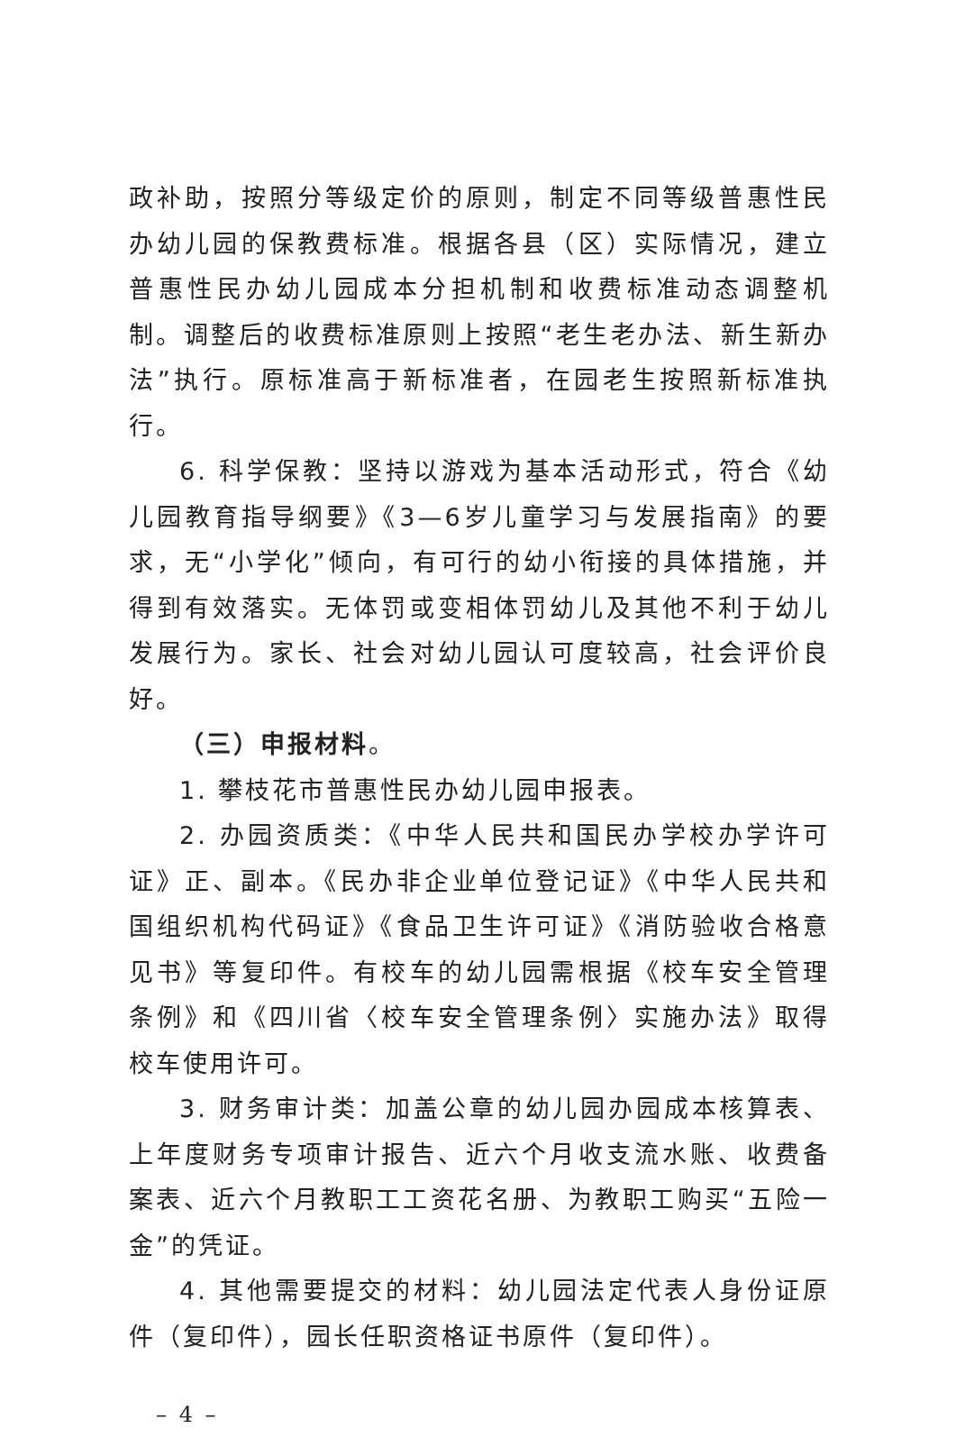政补助，按照分等级定价的原则，制定不同等级普惠性民办幼儿园的保教费标准。根据各县（区）实际情况，建立普惠性民办幼儿园成本分担机制和收费标准动态调整机制。调整后的收费标准原则上按照“老生老办法、新生新办法”执行。原标准高于新标准者，在园老生按照新标准执行。
6. 科学保教：坚持以游戏为基本活动形式，符合《幼儿园教育指导纲要》《3—6岁儿童学习与发展指南》的要求，无“小学化”倾向，有可行的幼小衔接的具体措施，并得到有效落实。无体罚或变相体罚幼儿及其他不利于幼儿发展行为。家长、社会对幼儿园认可度较高，社会评价良好。
（三）申报材料。
1. 攀枝花市普惠性民办幼儿园申报表。
2. 办园资质类：《中华人民共和国民办学校办学许可证》正、副本。《民办非企业单位登记证》《中华人民共和国组织机构代码证》《食品卫生许可证》《消防验收合格意见书》等复印件。有校车的幼儿园需根据《校车安全管理条例》和《四川省〈校车安全管理条例〉实施办法》取得校车使用许可。
3. 财务审计类：加盖公章的幼儿园办园成本核算表、上年度财务专项审计报告、近六个月收支流水账、收费备案表、近六个月教职工工资花名册、为教职工购买“五险一金”的凭证。
4. 其他需要提交的材料：幼儿园法定代表人身份证原件（复印件），园长任职资格证书原件（复印件）。
– 4 –